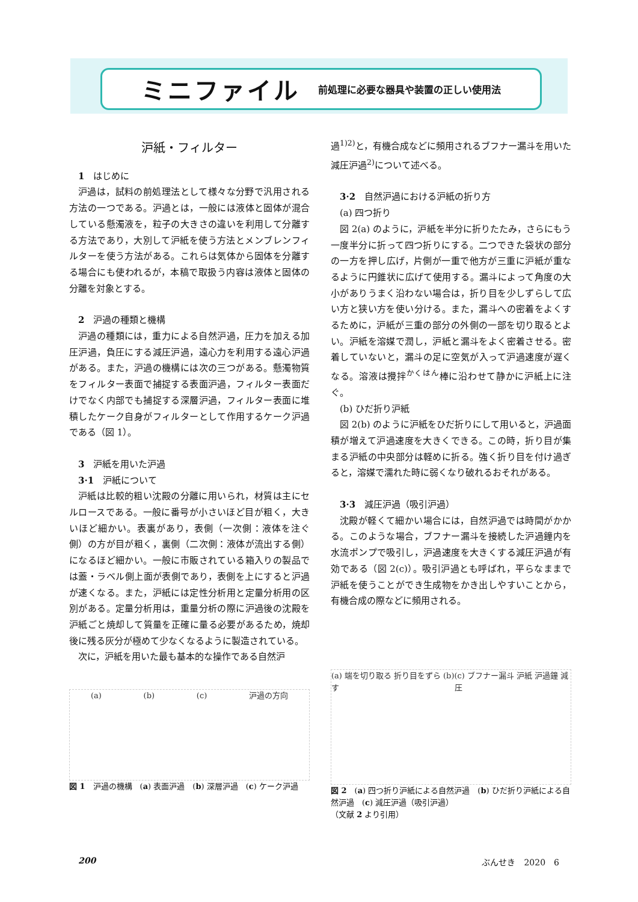ミニファイル 前処理に必要な器具や装置の正しい使用法
沪紙・フィルター
1　はじめに
沪過は，試料の前処理法として様々な分野で汎用される方法の一つである。沪過とは，一般には液体と固体が混合している懸濁液を，粒子の大きさの違いを利用して分離する方法であり，大別して沪紙を使う方法とメンブレンフィルターを使う方法がある。これらは気体から固体を分離する場合にも使われるが，本稿で取扱う内容は液体と固体の分離を対象とする。
2　沪過の種類と機構
沪過の種類には，重力による自然沪過，圧力を加える加圧沪過，負圧にする減圧沪過，遠心力を利用する遠心沪過がある。また，沪過の機構には次の三つがある。懸濁物質をフィルター表面で捕捉する表面沪過，フィルター表面だけでなく内部でも捕捉する深層沪過，フィルター表面に堆積したケーク自身がフィルターとして作用するケーク沪過である（図 1）。
3　沪紙を用いた沪過
3·1　沪紙について
沪紙は比較的粗い沈殿の分離に用いられ，材質は主にセルロースである。一般に番号が小さいほど目が粗く，大きいほど細かい。表裏があり，表側（一次側：液体を注ぐ側）の方が目が粗く，裏側（二次側：液体が流出する側）になるほど細かい。一般に市販されている箱入りの製品では蓋・ラベル側上面が表側であり，表側を上にすると沪過が速くなる。また，沪紙には定性分析用と定量分析用の区別がある。定量分析用は，重量分析の際に沪過後の沈殿を沪紙ごと焼却して質量を正確に量る必要があるため，焼却後に残る灰分が極めて少なくなるように製造されている。
次に，沪紙を用いた最も基本的な操作である自然沪
(a) (b) (c) 沪過の方向
図 1　沪過の機構　(a) 表面沪過　(b) 深層沪過　(c) ケーク沪過
過<sup>1)2)</sup>と，有機合成などに頻用されるブフナー漏斗を用いた減圧沪過<sup>2)</sup>について述べる。
3·2　自然沪過における沪紙の折り方
(a) 四つ折り
図 2(a) のように，沪紙を半分に折りたたみ，さらにもう一度半分に折って四つ折りにする。二つできた袋状の部分の一方を押し広げ，片側が一重で他方が三重に沪紙が重なるように円錐状に広げて使用する。漏斗によって角度の大小がありうまく沿わない場合は，折り目を少しずらして広い方と狭い方を使い分ける。また，漏斗への密着をよくするために，沪紙が三重の部分の外側の一部を切り取るとよい。沪紙を溶媒で潤し，沪紙と漏斗をよく密着させる。密着していないと，漏斗の足に空気が入って沪過速度が遅くなる。溶液は攪拌<sup>かくはん</sup>棒に沿わせて静かに沪紙上に注ぐ。
(b) ひだ折り沪紙
図 2(b) のように沪紙をひだ折りにして用いると，沪過面積が増えて沪過速度を大きくできる。この時，折り目が集まる沪紙の中央部分は軽めに折る。強く折り目を付け過ぎると，溶媒で濡れた時に弱くなり破れるおそれがある。
3·3　減圧沪過（吸引沪過）
沈殿が軽くて細かい場合には，自然沪過では時間がかかる。このような場合，ブフナー漏斗を接続した沪過鐘内を水流ポンプで吸引し，沪過速度を大きくする減圧沪過が有効である（図 2(c)）。吸引沪過とも呼ばれ，平らなままで沪紙を使うことができ生成物をかき出しやすいことから，有機合成の際などに頻用される。
(a) 端を切り取る 折り目をずらす (b) (c) ブフナー漏斗 沪紙 沪過鐘 減圧
図 2　(a) 四つ折り沪紙による自然沪過　(b) ひだ折り沪紙による自然沪過　(c) 減圧沪過（吸引沪過）
（文献 2 より引用）
200 ぶんせき　2020　6